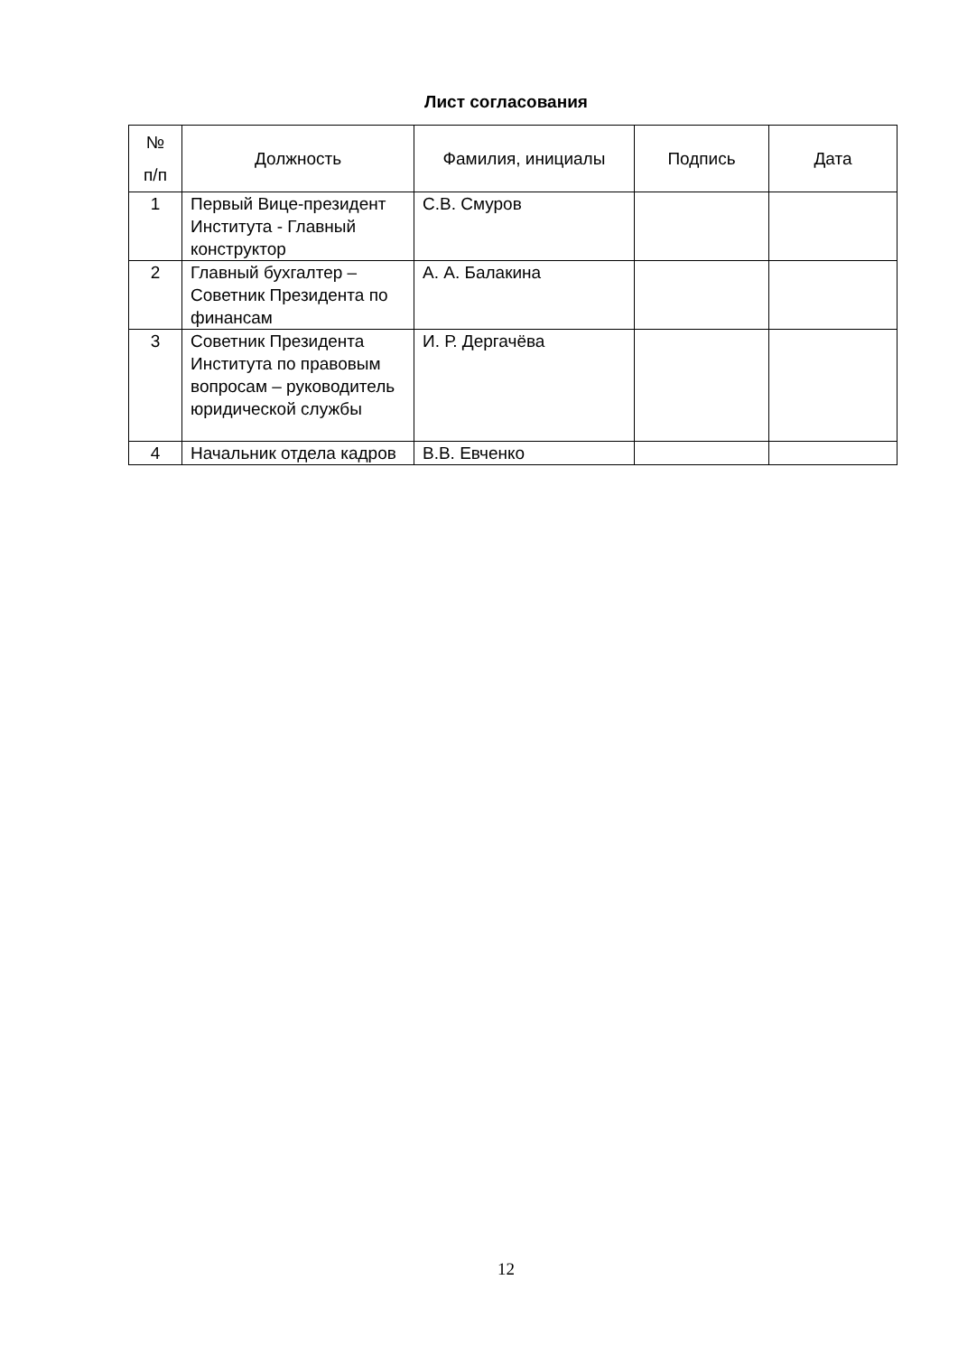Лист согласования
| № п/п | Должность | Фамилия, инициалы | Подпись | Дата |
| --- | --- | --- | --- | --- |
| 1 | Первый Вице-президент Института - Главный конструктор | С.В. Смуров | | |
| 2 | Главный бухгалтер – Советник Президента по финансам | А. А. Балакина | | |
| 3 | Советник Президента Института по правовым вопросам – руководитель юридической службы | И. Р. Дергачёва | | |
| 4 | Начальник отдела кадров | В.В. Евченко | | |
12